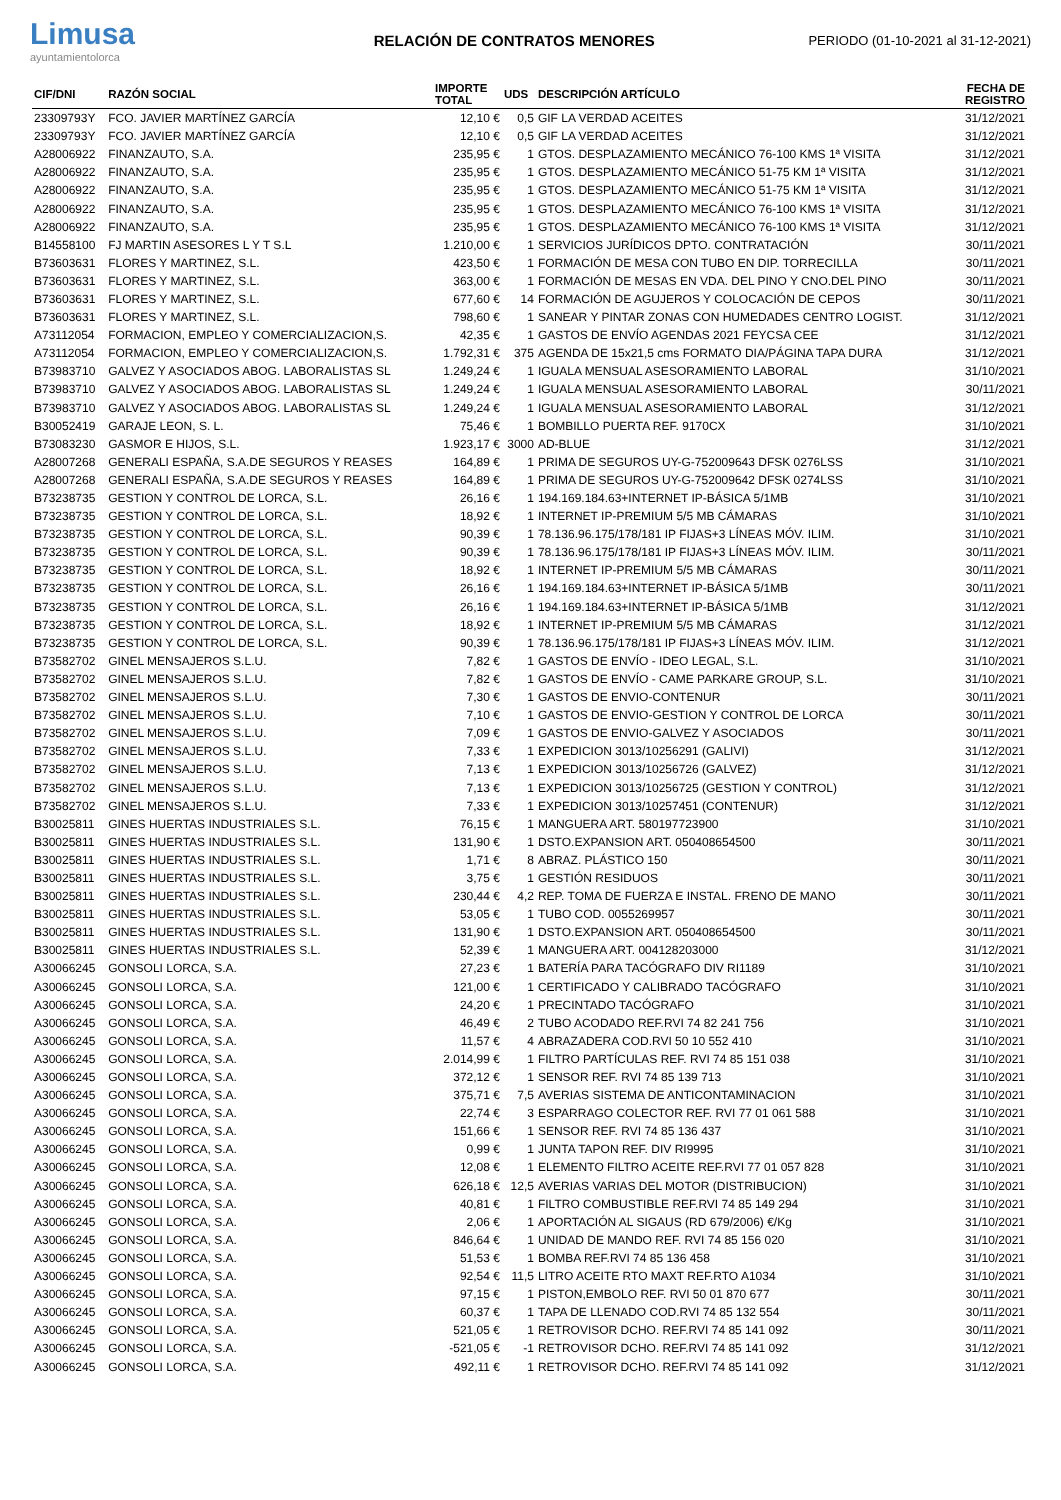Limusa
ayuntamientolorca
RELACIÓN DE CONTRATOS MENORES
PERIODO (01-10-2021 al 31-12-2021)
| CIF/DNI | RAZÓN SOCIAL | IMPORTE TOTAL | UDS | DESCRIPCIÓN ARTÍCULO | FECHA DE REGISTRO |
| --- | --- | --- | --- | --- | --- |
| 23309793Y | FCO. JAVIER MARTÍNEZ GARCÍA | 12,10 € | 0,5 | GIF LA VERDAD ACEITES | 31/12/2021 |
| 23309793Y | FCO. JAVIER MARTÍNEZ GARCÍA | 12,10 € | 0,5 | GIF LA VERDAD ACEITES | 31/12/2021 |
| A28006922 | FINANZAUTO, S.A. | 235,95 € | 1 | GTOS. DESPLAZAMIENTO MECÁNICO 76-100 KMS 1ª VISITA | 31/12/2021 |
| A28006922 | FINANZAUTO, S.A. | 235,95 € | 1 | GTOS. DESPLAZAMIENTO MECÁNICO 51-75 KM 1ª VISITA | 31/12/2021 |
| A28006922 | FINANZAUTO, S.A. | 235,95 € | 1 | GTOS. DESPLAZAMIENTO MECÁNICO 51-75 KM 1ª VISITA | 31/12/2021 |
| A28006922 | FINANZAUTO, S.A. | 235,95 € | 1 | GTOS. DESPLAZAMIENTO MECÁNICO 76-100 KMS 1ª VISITA | 31/12/2021 |
| A28006922 | FINANZAUTO, S.A. | 235,95 € | 1 | GTOS. DESPLAZAMIENTO MECÁNICO 76-100 KMS 1ª VISITA | 31/12/2021 |
| B14558100 | FJ MARTIN ASESORES L Y T S.L | 1.210,00 € | 1 | SERVICIOS JURÍDICOS DPTO. CONTRATACIÓN | 30/11/2021 |
| B73603631 | FLORES Y MARTINEZ, S.L. | 423,50 € | 1 | FORMACIÓN DE MESA CON TUBO EN DIP. TORRECILLA | 30/11/2021 |
| B73603631 | FLORES Y MARTINEZ, S.L. | 363,00 € | 1 | FORMACIÓN DE MESAS EN VDA. DEL PINO Y CNO.DEL PINO | 30/11/2021 |
| B73603631 | FLORES Y MARTINEZ, S.L. | 677,60 € | 14 | FORMACIÓN DE AGUJEROS Y COLOCACIÓN DE CEPOS | 30/11/2021 |
| B73603631 | FLORES Y MARTINEZ, S.L. | 798,60 € | 1 | SANEAR Y PINTAR ZONAS CON HUMEDADES CENTRO LOGIST. | 31/12/2021 |
| A73112054 | FORMACION, EMPLEO Y COMERCIALIZACION,S. | 42,35 € | 1 | GASTOS DE ENVÍO AGENDAS 2021 FEYCSA CEE | 31/12/2021 |
| A73112054 | FORMACION, EMPLEO Y COMERCIALIZACION,S. | 1.792,31 € | 375 | AGENDA DE 15x21,5 cms FORMATO DIA/PÁGINA TAPA DURA | 31/12/2021 |
| B73983710 | GALVEZ Y ASOCIADOS ABOG. LABORALISTAS SL | 1.249,24 € | 1 | IGUALA MENSUAL ASESORAMIENTO LABORAL | 31/10/2021 |
| B73983710 | GALVEZ Y ASOCIADOS ABOG. LABORALISTAS SL | 1.249,24 € | 1 | IGUALA MENSUAL ASESORAMIENTO LABORAL | 30/11/2021 |
| B73983710 | GALVEZ Y ASOCIADOS ABOG. LABORALISTAS SL | 1.249,24 € | 1 | IGUALA MENSUAL ASESORAMIENTO LABORAL | 31/12/2021 |
| B30052419 | GARAJE LEON, S. L. | 75,46 € | 1 | BOMBILLO PUERTA REF. 9170CX | 31/10/2021 |
| B73083230 | GASMOR E HIJOS, S.L. | 1.923,17 € | 3000 | AD-BLUE | 31/12/2021 |
| A28007268 | GENERALI ESPAÑA, S.A.DE SEGUROS Y REASES | 164,89 € | 1 | PRIMA DE SEGUROS UY-G-752009643 DFSK 0276LSS | 31/10/2021 |
| A28007268 | GENERALI ESPAÑA, S.A.DE SEGUROS Y REASES | 164,89 € | 1 | PRIMA DE SEGUROS UY-G-752009642 DFSK 0274LSS | 31/10/2021 |
| B73238735 | GESTION Y CONTROL DE LORCA, S.L. | 26,16 € | 1 | 194.169.184.63+INTERNET IP-BÁSICA 5/1MB | 31/10/2021 |
| B73238735 | GESTION Y CONTROL DE LORCA, S.L. | 18,92 € | 1 | INTERNET IP-PREMIUM 5/5 MB CÁMARAS | 31/10/2021 |
| B73238735 | GESTION Y CONTROL DE LORCA, S.L. | 90,39 € | 1 | 78.136.96.175/178/181 IP FIJAS+3 LÍNEAS MÓV. ILIM. | 31/10/2021 |
| B73238735 | GESTION Y CONTROL DE LORCA, S.L. | 90,39 € | 1 | 78.136.96.175/178/181 IP FIJAS+3 LÍNEAS MÓV. ILIM. | 30/11/2021 |
| B73238735 | GESTION Y CONTROL DE LORCA, S.L. | 18,92 € | 1 | INTERNET IP-PREMIUM 5/5 MB CÁMARAS | 30/11/2021 |
| B73238735 | GESTION Y CONTROL DE LORCA, S.L. | 26,16 € | 1 | 194.169.184.63+INTERNET IP-BÁSICA 5/1MB | 30/11/2021 |
| B73238735 | GESTION Y CONTROL DE LORCA, S.L. | 26,16 € | 1 | 194.169.184.63+INTERNET IP-BÁSICA 5/1MB | 31/12/2021 |
| B73238735 | GESTION Y CONTROL DE LORCA, S.L. | 18,92 € | 1 | INTERNET IP-PREMIUM 5/5 MB CÁMARAS | 31/12/2021 |
| B73238735 | GESTION Y CONTROL DE LORCA, S.L. | 90,39 € | 1 | 78.136.96.175/178/181 IP FIJAS+3 LÍNEAS MÓV. ILIM. | 31/12/2021 |
| B73582702 | GINEL MENSAJEROS S.L.U. | 7,82 € | 1 | GASTOS DE ENVÍO - IDEO LEGAL, S.L. | 31/10/2021 |
| B73582702 | GINEL MENSAJEROS S.L.U. | 7,82 € | 1 | GASTOS DE ENVÍO - CAME PARKARE GROUP, S.L. | 31/10/2021 |
| B73582702 | GINEL MENSAJEROS S.L.U. | 7,30 € | 1 | GASTOS DE ENVIO-CONTENUR | 30/11/2021 |
| B73582702 | GINEL MENSAJEROS S.L.U. | 7,10 € | 1 | GASTOS DE ENVIO-GESTION Y CONTROL DE LORCA | 30/11/2021 |
| B73582702 | GINEL MENSAJEROS S.L.U. | 7,09 € | 1 | GASTOS DE ENVIO-GALVEZ Y ASOCIADOS | 30/11/2021 |
| B73582702 | GINEL MENSAJEROS S.L.U. | 7,33 € | 1 | EXPEDICION 3013/10256291 (GALIVI) | 31/12/2021 |
| B73582702 | GINEL MENSAJEROS S.L.U. | 7,13 € | 1 | EXPEDICION 3013/10256726 (GALVEZ) | 31/12/2021 |
| B73582702 | GINEL MENSAJEROS S.L.U. | 7,13 € | 1 | EXPEDICION 3013/10256725 (GESTION Y CONTROL) | 31/12/2021 |
| B73582702 | GINEL MENSAJEROS S.L.U. | 7,33 € | 1 | EXPEDICION 3013/10257451 (CONTENUR) | 31/12/2021 |
| B30025811 | GINES HUERTAS INDUSTRIALES S.L. | 76,15 € | 1 | MANGUERA ART. 580197723900 | 31/10/2021 |
| B30025811 | GINES HUERTAS INDUSTRIALES S.L. | 131,90 € | 1 | DSTO.EXPANSION ART. 050408654500 | 30/11/2021 |
| B30025811 | GINES HUERTAS INDUSTRIALES S.L. | 1,71 € | 8 | ABRAZ. PLÁSTICO 150 | 30/11/2021 |
| B30025811 | GINES HUERTAS INDUSTRIALES S.L. | 3,75 € | 1 | GESTIÓN RESIDUOS | 30/11/2021 |
| B30025811 | GINES HUERTAS INDUSTRIALES S.L. | 230,44 € | 4,2 | REP. TOMA DE FUERZA E INSTAL. FRENO DE MANO | 30/11/2021 |
| B30025811 | GINES HUERTAS INDUSTRIALES S.L. | 53,05 € | 1 | TUBO COD. 0055269957 | 30/11/2021 |
| B30025811 | GINES HUERTAS INDUSTRIALES S.L. | 131,90 € | 1 | DSTO.EXPANSION ART. 050408654500 | 30/11/2021 |
| B30025811 | GINES HUERTAS INDUSTRIALES S.L. | 52,39 € | 1 | MANGUERA ART. 004128203000 | 31/12/2021 |
| A30066245 | GONSOLI LORCA, S.A. | 27,23 € | 1 | BATERÍA PARA TACÓGRAFO DIV RI1189 | 31/10/2021 |
| A30066245 | GONSOLI LORCA, S.A. | 121,00 € | 1 | CERTIFICADO Y CALIBRADO TACÓGRAFO | 31/10/2021 |
| A30066245 | GONSOLI LORCA, S.A. | 24,20 € | 1 | PRECINTADO TACÓGRAFO | 31/10/2021 |
| A30066245 | GONSOLI LORCA, S.A. | 46,49 € | 2 | TUBO ACODADO REF.RVI 74 82 241 756 | 31/10/2021 |
| A30066245 | GONSOLI LORCA, S.A. | 11,57 € | 4 | ABRAZADERA COD.RVI 50 10 552 410 | 31/10/2021 |
| A30066245 | GONSOLI LORCA, S.A. | 2.014,99 € | 1 | FILTRO PARTÍCULAS REF. RVI 74 85 151 038 | 31/10/2021 |
| A30066245 | GONSOLI LORCA, S.A. | 372,12 € | 1 | SENSOR REF. RVI 74 85 139 713 | 31/10/2021 |
| A30066245 | GONSOLI LORCA, S.A. | 375,71 € | 7,5 | AVERIAS SISTEMA DE ANTICONTAMINACION | 31/10/2021 |
| A30066245 | GONSOLI LORCA, S.A. | 22,74 € | 3 | ESPARRAGO COLECTOR REF. RVI 77 01 061 588 | 31/10/2021 |
| A30066245 | GONSOLI LORCA, S.A. | 151,66 € | 1 | SENSOR REF. RVI 74 85 136 437 | 31/10/2021 |
| A30066245 | GONSOLI LORCA, S.A. | 0,99 € | 1 | JUNTA TAPON REF. DIV RI9995 | 31/10/2021 |
| A30066245 | GONSOLI LORCA, S.A. | 12,08 € | 1 | ELEMENTO FILTRO ACEITE REF.RVI 77 01 057 828 | 31/10/2021 |
| A30066245 | GONSOLI LORCA, S.A. | 626,18 € | 12,5 | AVERIAS VARIAS DEL MOTOR (DISTRIBUCION) | 31/10/2021 |
| A30066245 | GONSOLI LORCA, S.A. | 40,81 € | 1 | FILTRO COMBUSTIBLE REF.RVI 74 85 149 294 | 31/10/2021 |
| A30066245 | GONSOLI LORCA, S.A. | 2,06 € | 1 | APORTACIÓN AL SIGAUS (RD 679/2006) €/Kg | 31/10/2021 |
| A30066245 | GONSOLI LORCA, S.A. | 846,64 € | 1 | UNIDAD DE MANDO REF. RVI 74 85 156 020 | 31/10/2021 |
| A30066245 | GONSOLI LORCA, S.A. | 51,53 € | 1 | BOMBA REF.RVI 74 85 136 458 | 31/10/2021 |
| A30066245 | GONSOLI LORCA, S.A. | 92,54 € | 11,5 | LITRO ACEITE RTO MAXT REF.RTO A1034 | 31/10/2021 |
| A30066245 | GONSOLI LORCA, S.A. | 97,15 € | 1 | PISTON,EMBOLO REF. RVI 50 01 870 677 | 30/11/2021 |
| A30066245 | GONSOLI LORCA, S.A. | 60,37 € | 1 | TAPA DE LLENADO COD.RVI 74 85 132 554 | 30/11/2021 |
| A30066245 | GONSOLI LORCA, S.A. | 521,05 € | 1 | RETROVISOR DCHO. REF.RVI 74 85 141 092 | 30/11/2021 |
| A30066245 | GONSOLI LORCA, S.A. | -521,05 € | -1 | RETROVISOR DCHO. REF.RVI 74 85 141 092 | 31/12/2021 |
| A30066245 | GONSOLI LORCA, S.A. | 492,11 € | 1 | RETROVISOR DCHO. REF.RVI 74 85 141 092 | 31/12/2021 |